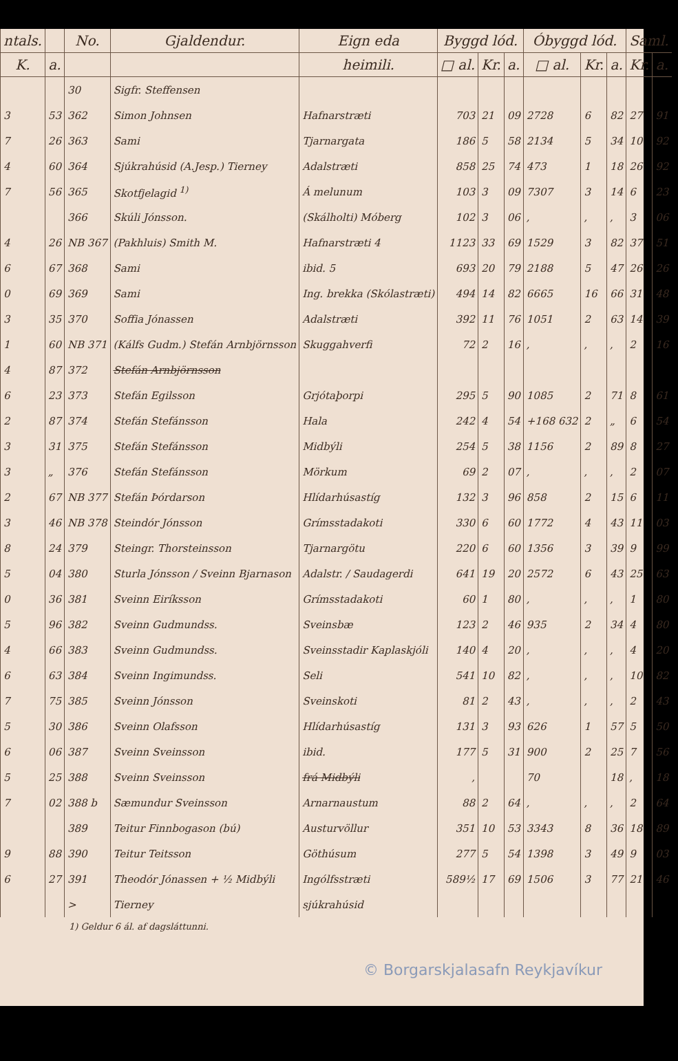| ntals. | | No. | Gjaldendur. | Eign eda | Byggd lód. | | | Óbyggd lód. | | | Saml. | |
| --- | --- | --- | --- | --- | --- | --- | --- | --- | --- | --- | --- | --- |
| K. | a. | | | heimili. | □ al. | Kr. | a. | □ al. | Kr. | a. | Kr. | a. |
| | | 30 | Sigfr. Steffensen | | | | | | | | | |
| 3 | 53 | 362 | Simon Johnsen | Hafnarstræti | 703 | 21 | 09 | 2728 | 6 | 82 | 27 | 91 |
| 7 | 26 | 363 | Sami | Tjarnargata | 186 | 5 | 58 | 2134 | 5 | 34 | 10 | 92 |
| 4 | 60 | 364 | Sjúkrahúsid (A.Jesp.) Tierney | Adalstræti | 858 | 25 | 74 | 473 | 1 | 18 | 26 | 92 |
| 7 | 56 | 365 | Skotfjelagid <sup>1)</sup> | Á melunum | 103 | 3 | 09 | 7307 | 3 | 14 | 6 | 23 |
| | | 366 | Skúli Jónsson. | (Skálholti) Móberg | 102 | 3 | 06 | , | , | , | 3 | 06 |
| 4 | 26 | NB 367 | (Pakhluis) Smith M. | Hafnarstræti 4 | 1123 | 33 | 69 | 1529 | 3 | 82 | 37 | 51 |
| 6 | 67 | 368 | Sami | ibid. 5 | 693 | 20 | 79 | 2188 | 5 | 47 | 26 | 26 |
| 0 | 69 | 369 | Sami | Ing. brekka (Skólastræti) | 494 | 14 | 82 | 6665 | 16 | 66 | 31 | 48 |
| 3 | 35 | 370 | Soffia Jónassen | Adalstræti | 392 | 11 | 76 | 1051 | 2 | 63 | 14 | 39 |
| 1 | 60 | NB 371 | (Kálfs Gudm.) Stefán Arnbjörnsson | Skuggahverfi | 72 | 2 | 16 | , | , | , | 2 | 16 |
| 4 | 87 | 372 | Stefán Arnbjörnsson | | | | | | | | | |
| 6 | 23 | 373 | Stefán Egilsson | Grjótaþorpi | 295 | 5 | 90 | 1085 | 2 | 71 | 8 | 61 |
| 2 | 87 | 374 | Stefán Stefánsson | Hala | 242 | 4 | 54 | +168 632 | 2 | „ | 6 | 54 |
| 3 | 31 | 375 | Stefán Stefánsson | Midbýli | 254 | 5 | 38 | 1156 | 2 | 89 | 8 | 27 |
| 3 | „ | 376 | Stefán Stefánsson | Mörkum | 69 | 2 | 07 | , | , | , | 2 | 07 |
| 2 | 67 | NB 377 | Stefán Þórdarson | Hlídarhúsastíg | 132 | 3 | 96 | 858 | 2 | 15 | 6 | 11 |
| 3 | 46 | NB 378 | Steindór Jónsson | Grímsstadakoti | 330 | 6 | 60 | 1772 | 4 | 43 | 11 | 03 |
| 8 | 24 | 379 | Steingr. Thorsteinsson | Tjarnargötu | 220 | 6 | 60 | 1356 | 3 | 39 | 9 | 99 |
| 5 | 04 | 380 | Sturla Jónsson / Sveinn Bjarnason | Adalstr. / Saudagerdi | 641 | 19 | 20 | 2572 | 6 | 43 | 25 | 63 |
| 0 | 36 | 381 | Sveinn Eiríksson | Grímsstadakoti | 60 | 1 | 80 | , | , | , | 1 | 80 |
| 5 | 96 | 382 | Sveinn Gudmundss. | Sveinsbæ | 123 | 2 | 46 | 935 | 2 | 34 | 4 | 80 |
| 4 | 66 | 383 | Sveinn Gudmundss. | Sveinsstadir Kaplaskjóli | 140 | 4 | 20 | , | , | , | 4 | 20 |
| 6 | 63 | 384 | Sveinn Ingimundss. | Seli | 541 | 10 | 82 | , | , | , | 10 | 82 |
| 7 | 75 | 385 | Sveinn Jónsson | Sveinskoti | 81 | 2 | 43 | , | , | , | 2 | 43 |
| 5 | 30 | 386 | Sveinn Olafsson | Hlídarhúsastíg | 131 | 3 | 93 | 626 | 1 | 57 | 5 | 50 |
| 6 | 06 | 387 | Sveinn Sveinsson | ibid. | 177 | 5 | 31 | 900 | 2 | 25 | 7 | 56 |
| 5 | 25 | 388 | Sveinn Sveinsson | frá Midbýli | , | | | 70 | | 18 | , | 18 |
| 7 | 02 | 388 b | Sæmundur Sveinsson | Arnarnaustum | 88 | 2 | 64 | , | , | , | 2 | 64 |
| | | 389 | Teitur Finnbogason (bú) | Austurvöllur | 351 | 10 | 53 | 3343 | 8 | 36 | 18 | 89 |
| 9 | 88 | 390 | Teitur Teitsson | Göthúsum | 277 | 5 | 54 | 1398 | 3 | 49 | 9 | 03 |
| 6 | 27 | 391 | Theodór Jónassen + ½ Midbýli | Ingólfsstræti | 589½ | 17 | 69 | 1506 | 3 | 77 | 21 | 46 |
| | | > | Tierney | sjúkrahúsid | | | | | | | | |
1) Geldur 6 ál. af dagsláttunni.
© Borgarskjalasafn Reykjavíkur